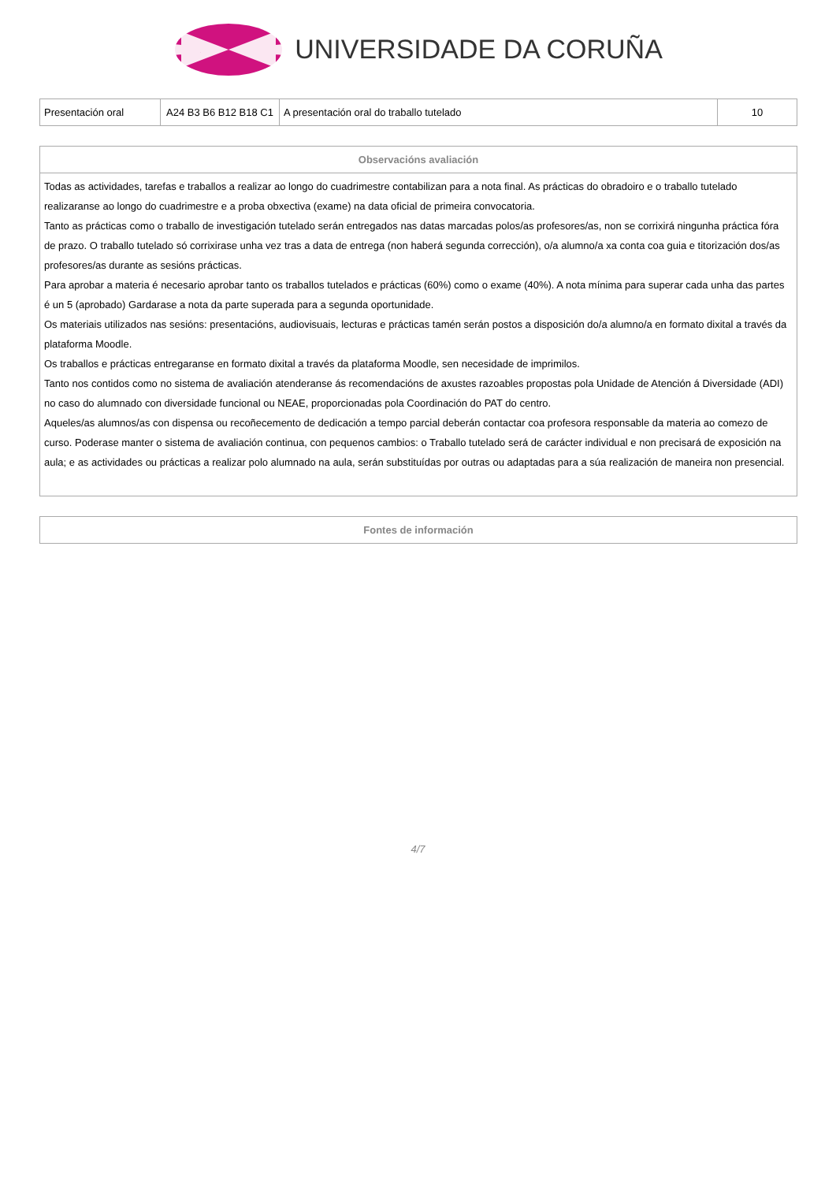UNIVERSIDADE DA CORUÑA
| Presentación oral | A24 B3 B6 B12 B18 C1 | A presentación oral do traballo tutelado | 10 |
| Observacións avaliación |
| --- |
| Todas as actividades, tarefas e traballos a realizar ao longo do cuadrimestre contabilizan para a nota final. As prácticas do obradoiro e o traballo tutelado realizaranse ao longo do cuadrimestre e a proba obxectiva (exame) na data oficial de primeira convocatoria. Tanto as prácticas como o traballo de investigación tutelado serán entregados nas datas marcadas polos/as profesores/as, non se corrixirá ningunha práctica fóra de prazo. O traballo tutelado só corrixirase unha vez tras a data de entrega (non haberá segunda corrección), o/a alumno/a xa conta coa guia e titorización dos/as profesores/as durante as sesións prácticas. Para aprobar a materia é necesario aprobar tanto os traballos tutelados e prácticas (60%) como o exame (40%). A nota mínima para superar cada unha das partes é un 5 (aprobado) Gardarase a nota da parte superada para a segunda oportunidade. Os materiais utilizados nas sesións: presentacións, audiovisuais, lecturas e prácticas tamén serán postos a disposición do/a alumno/a en formato dixital a través da plataforma Moodle. Os traballos e prácticas entregaranse en formato dixital a través da plataforma Moodle, sen necesidade de imprimilos. Tanto nos contidos como no sistema de avaliación atenderanse ás recomendacións de axustes razoables propostas pola Unidade de Atención á Diversidade (ADI) no caso do alumnado con diversidade funcional ou NEAE, proporcionadas pola Coordinación do PAT do centro. Aqueles/as alumnos/as con dispensa ou recoñecemento de dedicación a tempo parcial deberán contactar coa profesora responsable da materia ao comezo de curso. Poderase manter o sistema de avaliación continua, con pequenos cambios: o Traballo tutelado será de carácter individual e non precisará de exposición na aula; e as actividades ou prácticas a realizar polo alumnado na aula, serán substituídas por outras ou adaptadas para a súa realización de maneira non presencial. |
| Fontes de información |
| --- |
4/7